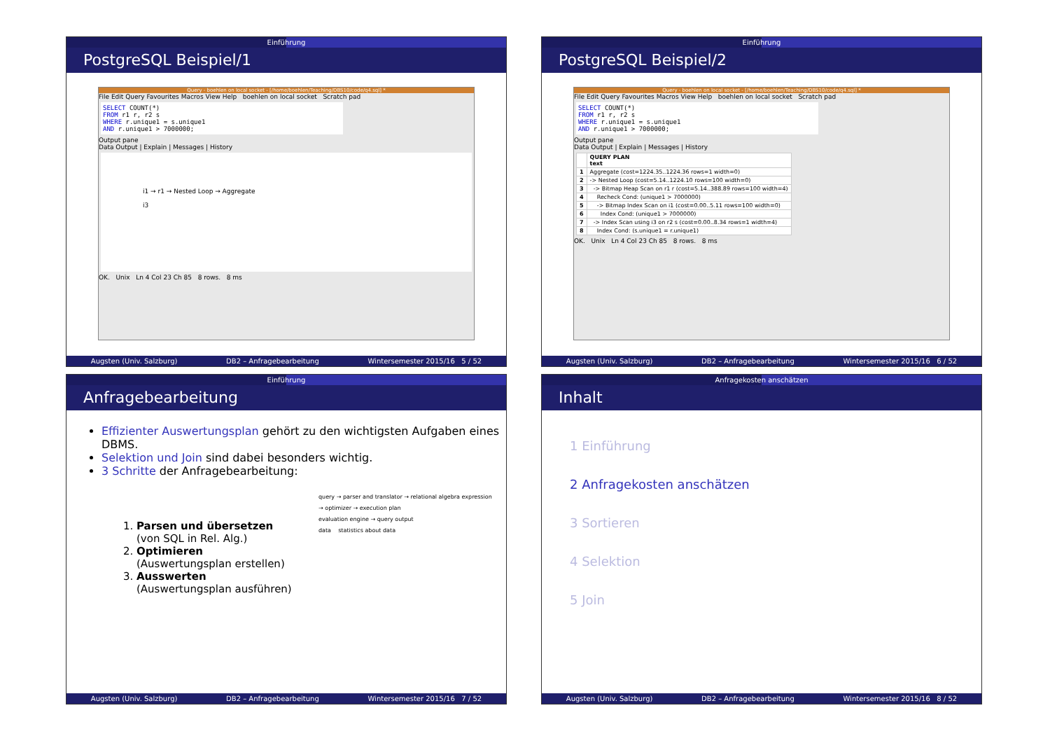Einführung
PostgreSQL Beispiel/1
Query - boehlen on local socket - [/home/boehlen/Teaching/DBS10/code/q4.sql] *
File Edit Query Favourites Macros View Help boehlen on local socket Scratch pad
SELECT COUNT(*)
FROM r1 r, r2 s
WHERE r.unique1 = s.unique1
AND r.unique1 > 7000000;
Output pane
Data Output | Explain | Messages | History
i1 → r1 → Nested Loop → Aggregate
i3
OK. Unix Ln 4 Col 23 Ch 85 8 rows. 8 ms
Augsten (Univ. Salzburg) DB2 – Anfragebearbeitung Wintersemester 2015/16 5 / 52
Einführung
PostgreSQL Beispiel/2
Query - boehlen on local socket - [/home/boehlen/Teaching/DBS10/code/q4.sql] *
File Edit Query Favourites Macros View Help boehlen on local socket Scratch pad
SELECT COUNT(*)
FROM r1 r, r2 s
WHERE r.unique1 = s.unique1
AND r.unique1 > 7000000;
Output pane
Data Output | Explain | Messages | History
| | QUERY PLAN text |
| --- | --- |
| 1 | Aggregate (cost=1224.35..1224.36 rows=1 width=0) |
| 2 | -> Nested Loop (cost=5.14..1224.10 rows=100 width=0) |
| 3 | -> Bitmap Heap Scan on r1 r (cost=5.14..388.89 rows=100 width=4) |
| 4 | Recheck Cond: (unique1 > 7000000) |
| 5 | -> Bitmap Index Scan on i1 (cost=0.00..5.11 rows=100 width=0) |
| 6 | Index Cond: (unique1 > 7000000) |
| 7 | -> Index Scan using i3 on r2 s (cost=0.00..8.34 rows=1 width=4) |
| 8 | Index Cond: (s.unique1 = r.unique1) |
OK. Unix Ln 4 Col 23 Ch 85 8 rows. 8 ms
Augsten (Univ. Salzburg) DB2 – Anfragebearbeitung Wintersemester 2015/16 6 / 52
Einführung
Anfragebearbeitung
Effizienter Auswertungsplan gehört zu den wichtigsten Aufgaben eines DBMS.
Selektion und Join sind dabei besonders wichtig.
3 Schritte der Anfragebearbeitung:
1. Parsen und übersetzen
(von SQL in Rel. Alg.)
2. Optimieren
(Auswertungsplan erstellen)
3. Ausswerten
(Auswertungsplan ausführen)
query → parser and translator → relational algebra expression
→ optimizer → execution plan
evaluation engine → query output
data statistics about data
Augsten (Univ. Salzburg) DB2 – Anfragebearbeitung Wintersemester 2015/16 7 / 52
Anfragekosten anschätzen
Inhalt
1 Einführung
2 Anfragekosten anschätzen
3 Sortieren
4 Selektion
5 Join
Augsten (Univ. Salzburg) DB2 – Anfragebearbeitung Wintersemester 2015/16 8 / 52